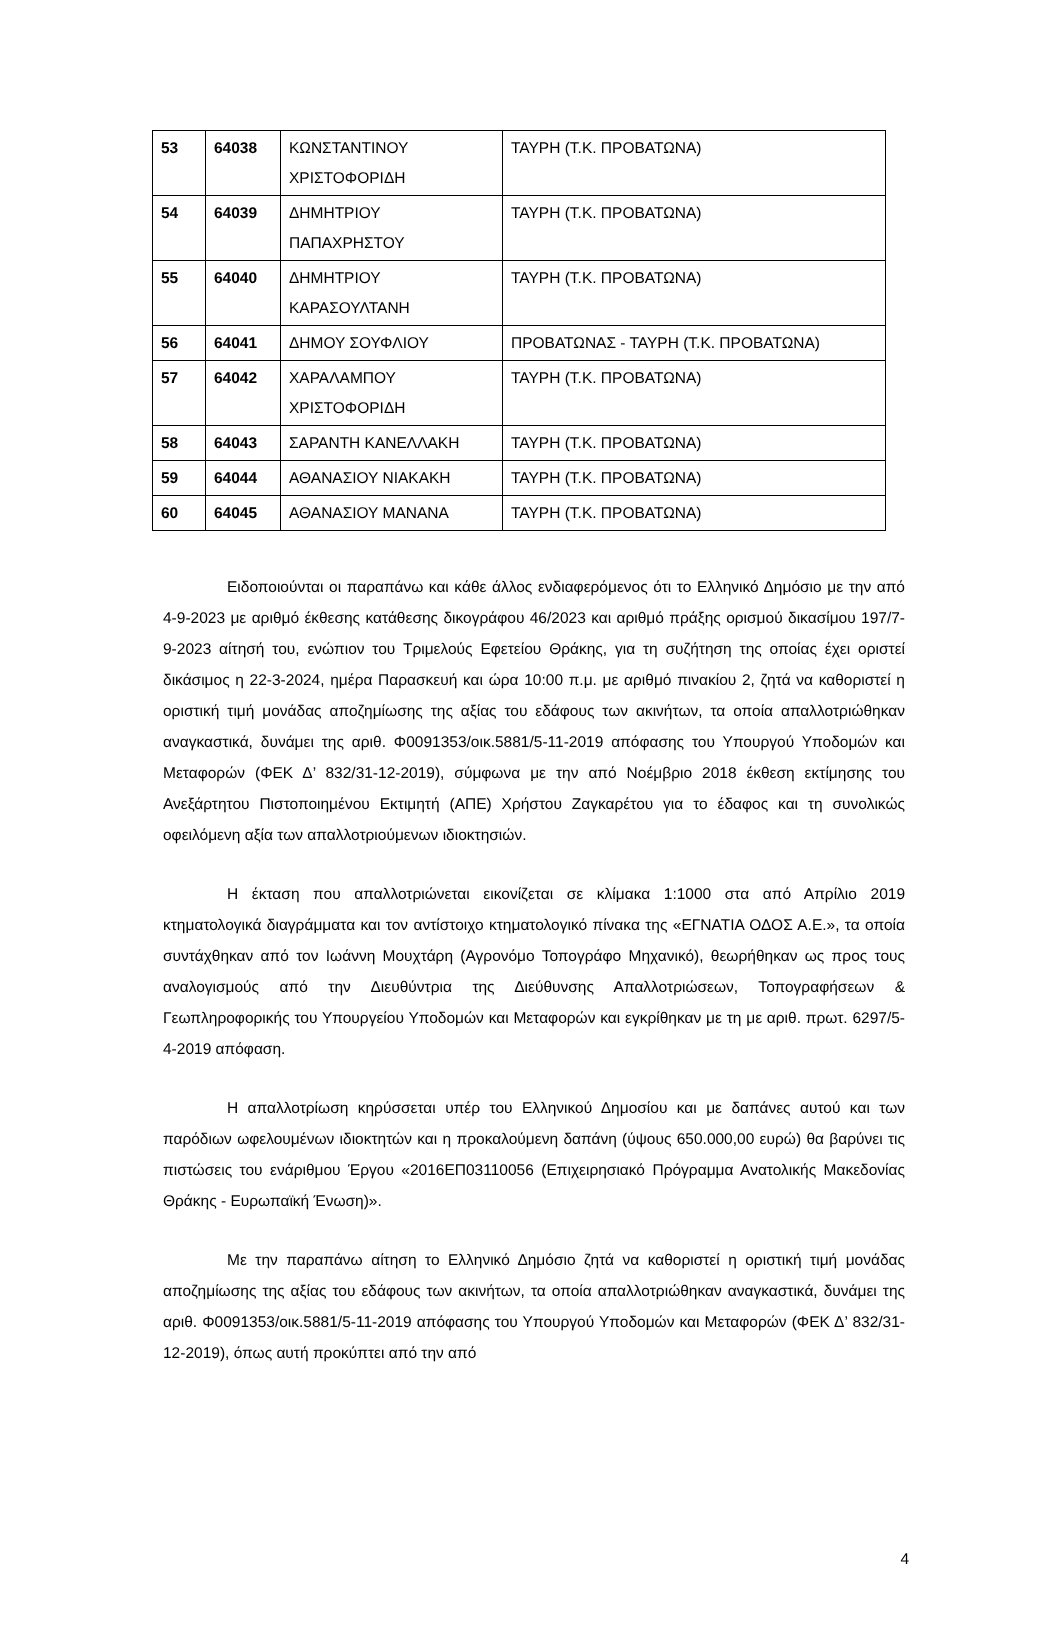| 53 | 64038 | ΚΩΝΣΤΑΝΤΙΝΟΥ ΧΡΙΣΤΟΦΟΡΙΔΗ | ΤΑΥΡΗ (Τ.Κ. ΠΡΟΒΑΤΩΝΑ) |
| 54 | 64039 | ΔΗΜΗΤΡΙΟΥ ΠΑΠΑΧΡΗΣΤΟΥ | ΤΑΥΡΗ (Τ.Κ. ΠΡΟΒΑΤΩΝΑ) |
| 55 | 64040 | ΔΗΜΗΤΡΙΟΥ ΚΑΡΑΣΟΥΛΤΑΝΗ | ΤΑΥΡΗ (Τ.Κ. ΠΡΟΒΑΤΩΝΑ) |
| 56 | 64041 | ΔΗΜΟΥ ΣΟΥΦΛΙΟΥ | ΠΡΟΒΑΤΩΝΑΣ - ΤΑΥΡΗ (Τ.Κ. ΠΡΟΒΑΤΩΝΑ) |
| 57 | 64042 | ΧΑΡΑΛΑΜΠΟΥ ΧΡΙΣΤΟΦΟΡΙΔΗ | ΤΑΥΡΗ (Τ.Κ. ΠΡΟΒΑΤΩΝΑ) |
| 58 | 64043 | ΣΑΡΑΝΤΗ ΚΑΝΕΛΛΑΚΗ | ΤΑΥΡΗ (Τ.Κ. ΠΡΟΒΑΤΩΝΑ) |
| 59 | 64044 | ΑΘΑΝΑΣΙΟΥ ΝΙΑΚΑΚΗ | ΤΑΥΡΗ (Τ.Κ. ΠΡΟΒΑΤΩΝΑ) |
| 60 | 64045 | ΑΘΑΝΑΣΙΟΥ ΜΑΝΑΝΑ | ΤΑΥΡΗ (Τ.Κ. ΠΡΟΒΑΤΩΝΑ) |
Ειδοποιούνται οι παραπάνω και κάθε άλλος ενδιαφερόμενος ότι το Ελληνικό Δημόσιο με την από 4-9-2023 με αριθμό έκθεσης κατάθεσης δικογράφου 46/2023 και αριθμό πράξης ορισμού δικασίμου 197/7-9-2023 αίτησή του, ενώπιον του Τριμελούς Εφετείου Θράκης, για τη συζήτηση της οποίας έχει οριστεί δικάσιμος η 22-3-2024, ημέρα Παρασκευή και ώρα 10:00 π.μ. με αριθμό πινακίου 2, ζητά να καθοριστεί η οριστική τιμή μονάδας αποζημίωσης της αξίας του εδάφους των ακινήτων, τα οποία απαλλοτριώθηκαν αναγκαστικά, δυνάμει της αριθ. Φ0091353/οικ.5881/5-11-2019 απόφασης του Υπουργού Υποδομών και Μεταφορών (ΦΕΚ Δ’ 832/31-12-2019), σύμφωνα με την από Νοέμβριο 2018 έκθεση εκτίμησης του Ανεξάρτητου Πιστοποιημένου Εκτιμητή (ΑΠΕ) Χρήστου Ζαγκαρέτου για το έδαφος και τη συνολικώς οφειλόμενη αξία των απαλλοτριούμενων ιδιοκτησιών.
Η έκταση που απαλλοτριώνεται εικονίζεται σε κλίμακα 1:1000 στα από Απρίλιο 2019 κτηματολογικά διαγράμματα και τον αντίστοιχο κτηματολογικό πίνακα της «ΕΓΝΑΤΙΑ ΟΔΟΣ Α.Ε.», τα οποία συντάχθηκαν από τον Ιωάννη Μουχτάρη (Αγρονόμο Τοπογράφο Μηχανικό), θεωρήθηκαν ως προς τους αναλογισμούς από την Διευθύντρια της Διεύθυνσης Απαλλοτριώσεων, Τοπογραφήσεων & Γεωπληροφορικής του Υπουργείου Υποδομών και Μεταφορών και εγκρίθηκαν με τη με αριθ. πρωτ. 6297/5-4-2019 απόφαση.
Η απαλλοτρίωση κηρύσσεται υπέρ του Ελληνικού Δημοσίου και με δαπάνες αυτού και των παρόδιων ωφελουμένων ιδιοκτητών και η προκαλούμενη δαπάνη (ύψους 650.000,00 ευρώ) θα βαρύνει τις πιστώσεις του ενάριθμου Έργου «2016ΕΠ03110056 (Επιχειρησιακό Πρόγραμμα Ανατολικής Μακεδονίας Θράκης - Ευρωπαϊκή Ένωση)».
Με την παραπάνω αίτηση το Ελληνικό Δημόσιο ζητά να καθοριστεί η οριστική τιμή μονάδας αποζημίωσης της αξίας του εδάφους των ακινήτων, τα οποία απαλλοτριώθηκαν αναγκαστικά, δυνάμει της αριθ. Φ0091353/οικ.5881/5-11-2019 απόφασης του Υπουργού Υποδομών και Μεταφορών (ΦΕΚ Δ’ 832/31-12-2019), όπως αυτή προκύπτει από την από
4